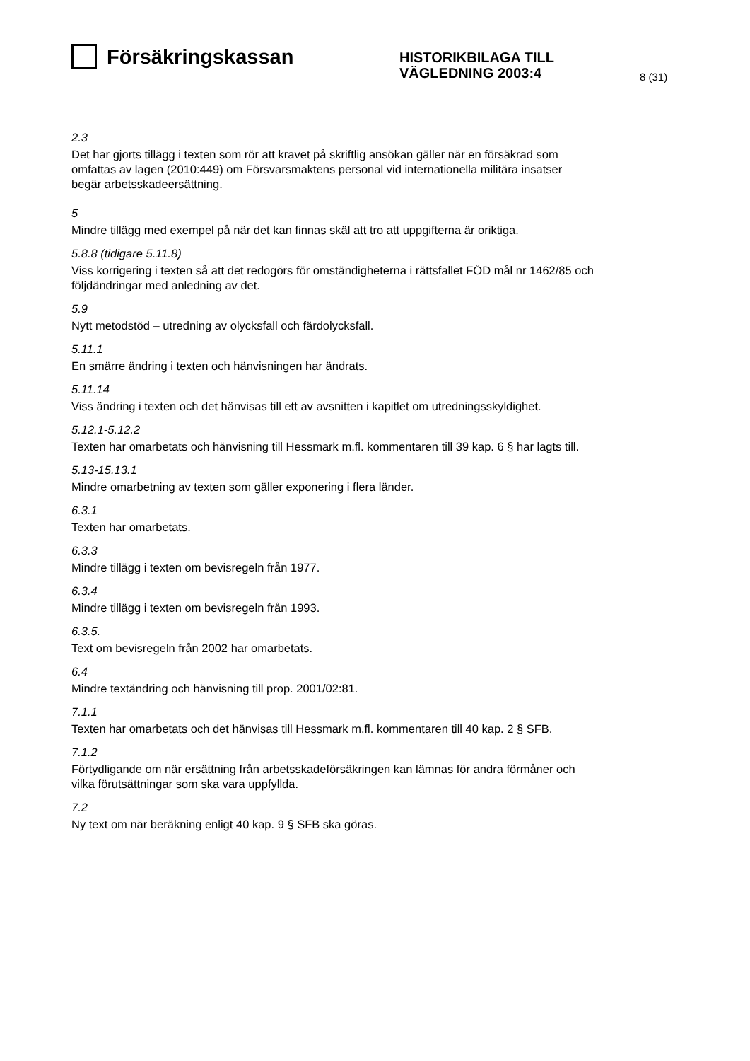Försäkringskassan
HISTORIKBILAGA TILL
VÄGLEDNING 2003:4
8 (31)
2.3
Det har gjorts tillägg i texten som rör att kravet på skriftlig ansökan gäller när en försäkrad som omfattas av lagen (2010:449) om Försvarsmaktens personal vid internationella militära insatser begär arbetsskadeersättning.
5
Mindre tillägg med exempel på när det kan finnas skäl att tro att uppgifterna är oriktiga.
5.8.8 (tidigare 5.11.8)
Viss korrigering i texten så att det redogörs för omständigheterna i rättsfallet FÖD mål nr 1462/85 och följdändringar med anledning av det.
5.9
Nytt metodstöd – utredning av olycksfall och färdolycksfall.
5.11.1
En smärre ändring i texten och hänvisningen har ändrats.
5.11.14
Viss ändring i texten och det hänvisas till ett av avsnitten i kapitlet om utredningsskyldighet.
5.12.1-5.12.2
Texten har omarbetats och hänvisning till Hessmark m.fl. kommentaren till 39 kap. 6 § har lagts till.
5.13-15.13.1
Mindre omarbetning av texten som gäller exponering i flera länder.
6.3.1
Texten har omarbetats.
6.3.3
Mindre tillägg i texten om bevisregeln från 1977.
6.3.4
Mindre tillägg i texten om bevisregeln från 1993.
6.3.5.
Text om bevisregeln från 2002 har omarbetats.
6.4
Mindre textändring och hänvisning till prop. 2001/02:81.
7.1.1
Texten har omarbetats och det hänvisas till Hessmark m.fl. kommentaren till 40 kap. 2 § SFB.
7.1.2
Förtydligande om när ersättning från arbetsskadeförsäkringen kan lämnas för andra förmåner och vilka förutsättningar som ska vara uppfyllda.
7.2
Ny text om när beräkning enligt 40 kap. 9 § SFB ska göras.